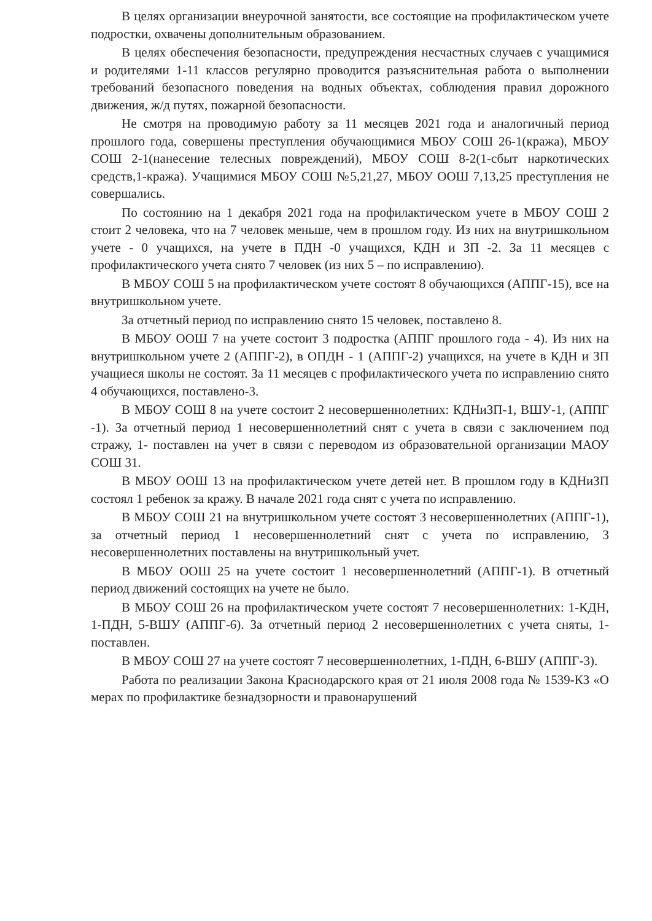В целях организации внеурочной занятости, все состоящие на профилактическом учете подростки, охвачены дополнительным образованием.
В целях обеспечения безопасности, предупреждения несчастных случаев с учащимися и родителями 1-11 классов регулярно проводится разъяснительная работа о выполнении требований безопасного поведения на водных объектах, соблюдения правил дорожного движения, ж/д путях, пожарной безопасности.
Не смотря на проводимую работу за 11 месяцев 2021 года и аналогичный период прошлого года, совершены преступления обучающимися МБОУ СОШ 26-1(кража), МБОУ СОШ 2-1(нанесение телесных повреждений), МБОУ СОШ 8-2(1-сбыт наркотических средств,1-кража). Учащимися МБОУ СОШ №5,21,27, МБОУ ООШ 7,13,25 преступления не совершались.
По состоянию на 1 декабря 2021 года на профилактическом учете в МБОУ СОШ 2 стоит 2 человека, что на 7 человек меньше, чем в прошлом году. Из них на внутришкольном учете - 0 учащихся, на учете в ПДН -0 учащихся, КДН и ЗП -2. За 11 месяцев с профилактического учета снято 7 человек (из них 5 – по исправлению).
В МБОУ СОШ 5 на профилактическом учете состоят 8 обучающихся (АППГ-15), все на внутришкольном учете.
За отчетный период по исправлению снято 15 человек, поставлено 8.
В МБОУ ООШ 7 на учете состоит 3 подростка (АППГ прошлого года - 4). Из них на внутришкольном учете 2 (АППГ-2), в ОПДН - 1 (АППГ-2) учащихся, на учете в КДН и ЗП учащиеся школы не состоят. За 11 месяцев с профилактического учета по исправлению снято 4 обучающихся, поставлено-3.
В МБОУ СОШ 8 на учете состоит 2 несовершеннолетних: КДНиЗП-1, ВШУ-1, (АППГ -1). За отчетный период 1 несовершеннолетний снят с учета в связи с заключением под стражу, 1- поставлен на учет в связи с переводом из образовательной организации МАОУ СОШ 31.
В МБОУ ООШ 13 на профилактическом учете детей нет. В прошлом году в КДНиЗП состоял 1 ребенок за кражу. В начале 2021 года снят с учета по исправлению.
В МБОУ СОШ 21 на внутришкольном учете состоят 3 несовершеннолетних (АППГ-1), за отчетный период 1 несовершеннолетний снят с учета по исправлению, 3 несовершеннолетних поставлены на внутришкольный учет.
В МБОУ ООШ 25 на учете состоит 1 несовершеннолетний (АППГ-1). В отчетный период движений состоящих на учете не было.
В МБОУ СОШ 26 на профилактическом учете состоят 7 несовершеннолетних: 1-КДН, 1-ПДН, 5-ВШУ (АППГ-6). За отчетный период 2 несовершеннолетних с учета сняты, 1-поставлен.
В МБОУ СОШ 27 на учете состоят 7 несовершеннолетних, 1-ПДН, 6-ВШУ (АППГ-3).
Работа по реализации Закона Краснодарского края от 21 июля 2008 года № 1539-КЗ «О мерах по профилактике безнадзорности и правонарушений